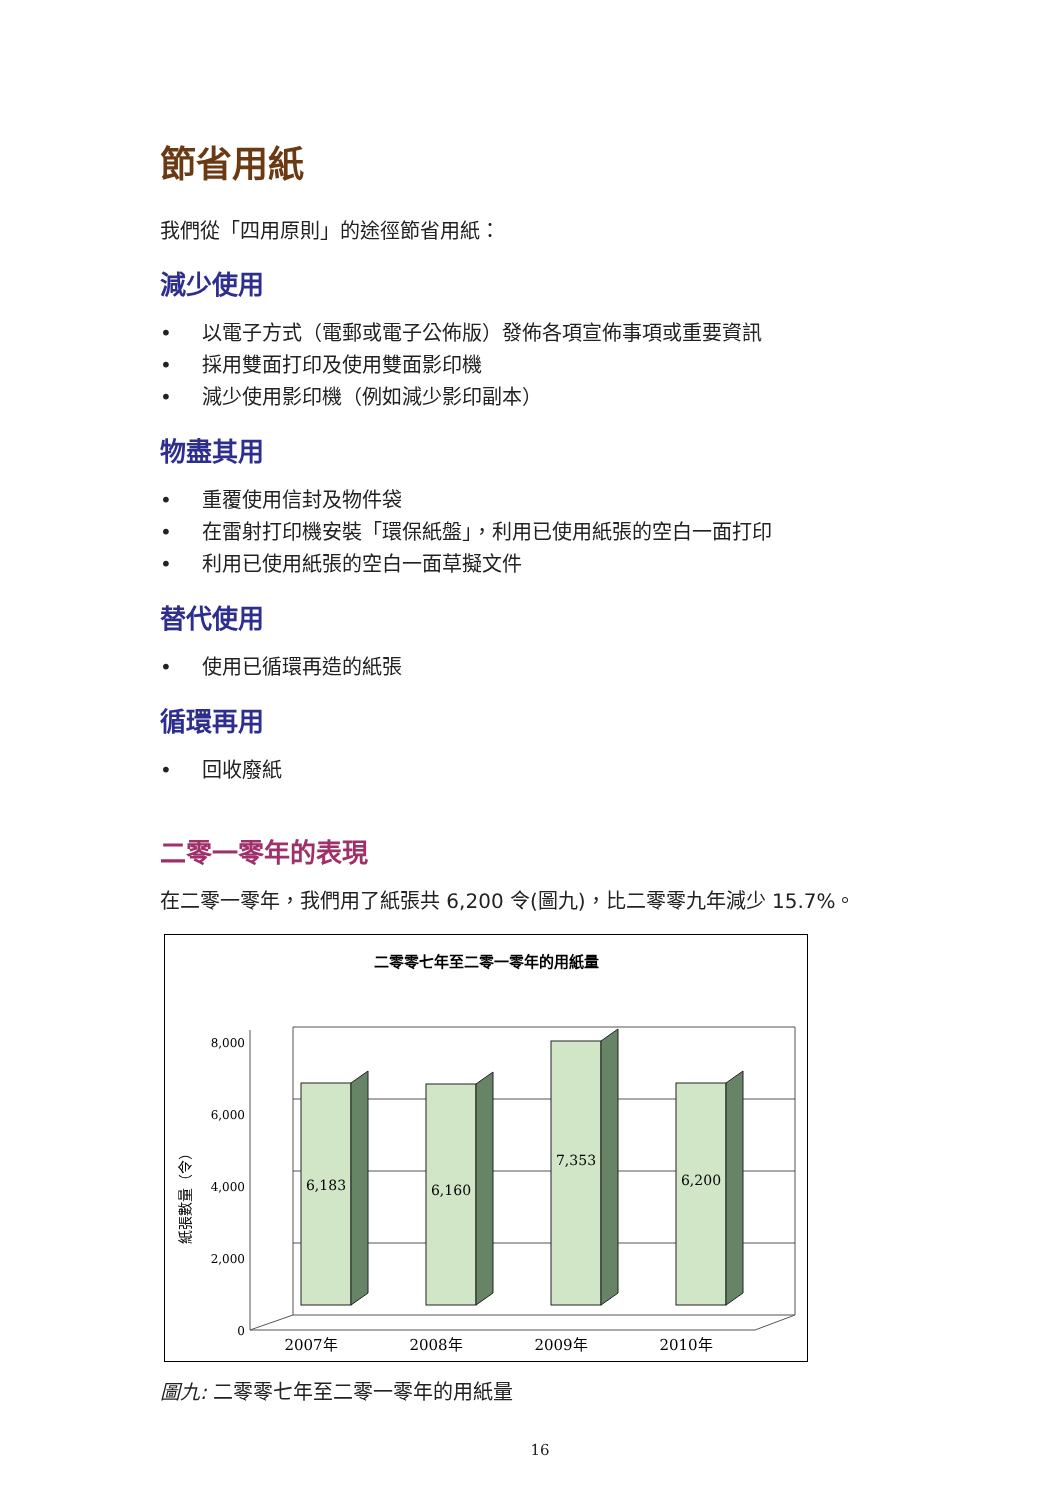節省用紙
我們從「四用原則」的途徑節省用紙：
減少使用
• 以電子方式（電郵或電子公佈版）發佈各項宣佈事項或重要資訊
• 採用雙面打印及使用雙面影印機
• 減少使用影印機（例如減少影印副本）
物盡其用
• 重覆使用信封及物件袋
• 在雷射打印機安裝「環保紙盤」，利用已使用紙張的空白一面打印
• 利用已使用紙張的空白一面草擬文件
替代使用
• 使用已循環再造的紙張
循環再用
• 回收廢紙
二零一零年的表現
在二零一零年，我們用了紙張共 6,200 令(圖九)，比二零零九年減少 15.7%。
二零零七年至二零一零年的用紙量
0
2,000
4,000
6,000
8,000
紙張數量（令）
6,183
6,160
7,353
6,200
2007年
2008年
2009年
2010年
圖九: 二零零七年至二零一零年的用紙量
16